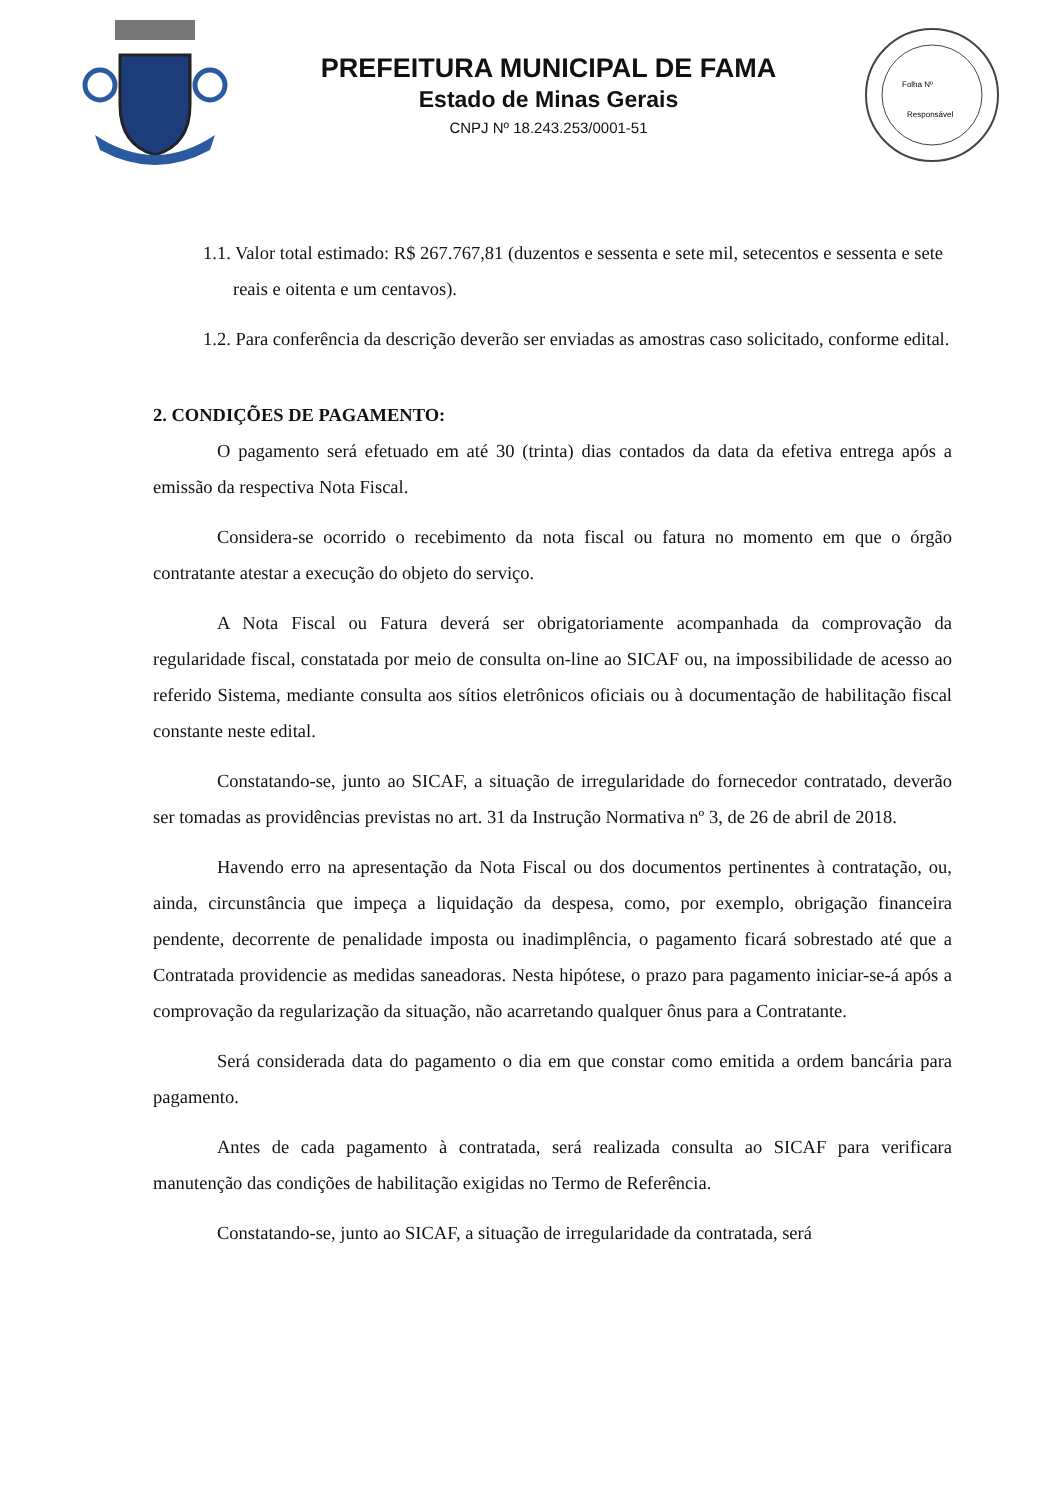PREFEITURA MUNICIPAL DE FAMA
Estado de Minas Gerais
CNPJ Nº 18.243.253/0001-51
Folha Nº
Responsável
1.1. Valor total estimado: R$ 267.767,81 (duzentos e sessenta e sete mil, setecentos e sessenta e sete reais e oitenta e um centavos).
1.2. Para conferência da descrição deverão ser enviadas as amostras caso solicitado, conforme edital.
2. CONDIÇÕES DE PAGAMENTO:
O pagamento será efetuado em até 30 (trinta) dias contados da data da efetiva entrega após a emissão da respectiva Nota Fiscal.
Considera-se ocorrido o recebimento da nota fiscal ou fatura no momento em que o órgão contratante atestar a execução do objeto do serviço.
A Nota Fiscal ou Fatura deverá ser obrigatoriamente acompanhada da comprovação da regularidade fiscal, constatada por meio de consulta on-line ao SICAF ou, na impossibilidade de acesso ao referido Sistema, mediante consulta aos sítios eletrônicos oficiais ou à documentação de habilitação fiscal constante neste edital.
Constatando-se, junto ao SICAF, a situação de irregularidade do fornecedor contratado, deverão ser tomadas as providências previstas no art. 31 da Instrução Normativa nº 3, de 26 de abril de 2018.
Havendo erro na apresentação da Nota Fiscal ou dos documentos pertinentes à contratação, ou, ainda, circunstância que impeça a liquidação da despesa, como, por exemplo, obrigação financeira pendente, decorrente de penalidade imposta ou inadimplência, o pagamento ficará sobrestado até que a Contratada providencie as medidas saneadoras. Nesta hipótese, o prazo para pagamento iniciar-se-á após a comprovação da regularização da situação, não acarretando qualquer ônus para a Contratante.
Será considerada data do pagamento o dia em que constar como emitida a ordem bancária para pagamento.
Antes de cada pagamento à contratada, será realizada consulta ao SICAF para verificara manutenção das condições de habilitação exigidas no Termo de Referência.
Constatando-se, junto ao SICAF, a situação de irregularidade da contratada, será